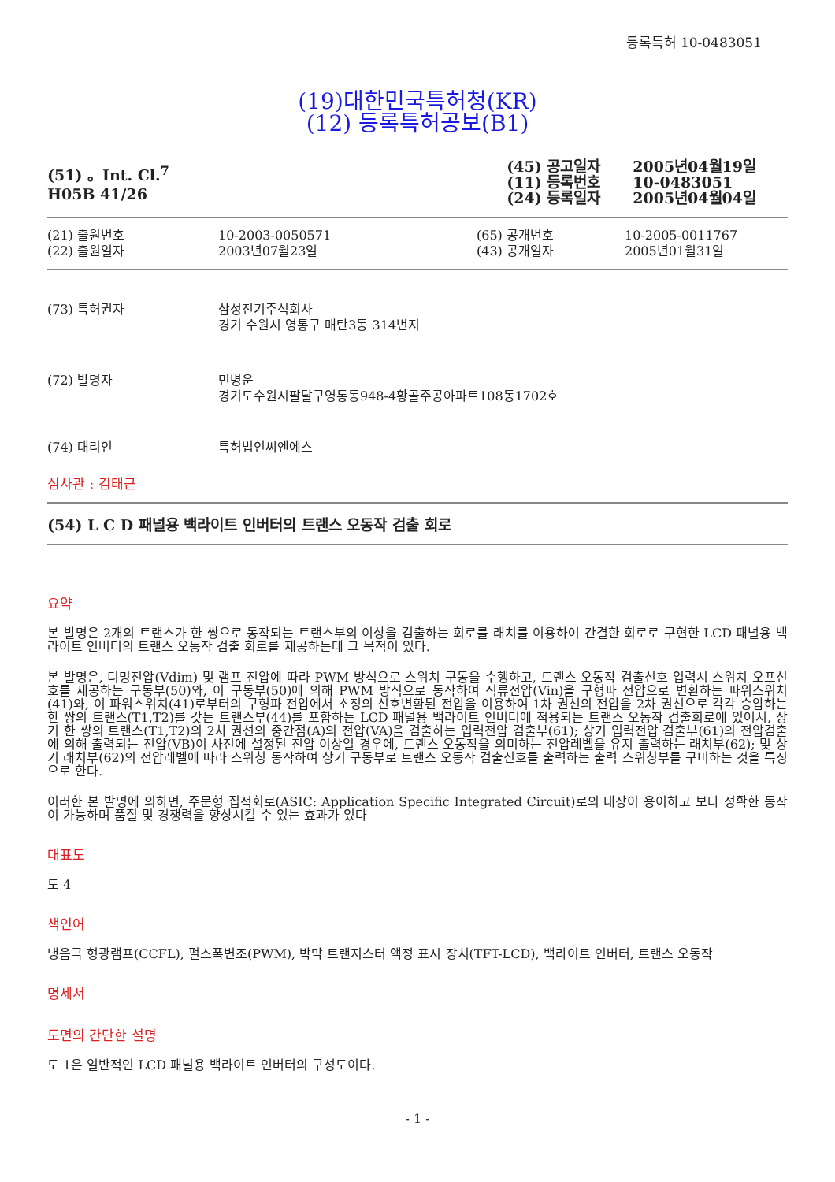등록특허 10-0483051
(19)대한민국특허청(KR)
(12) 등록특허공보(B1)
(51) 。Int. Cl.<sup>7</sup>
H05B 41/26
| (45) 공고일자 | 2005년04월19일 |
| (11) 등록번호 | 10-0483051 |
| (24) 등록일자 | 2005년04월04일 |
| (21) 출원번호 | 10-2003-0050571 | (65) 공개번호 | 10-2005-0011767 |
| (22) 출원일자 | 2003년07월23일 | (43) 공개일자 | 2005년01월31일 |
| (73) 특허권자 | 삼성전기주식회사 경기 수원시 영통구 매탄3동 314번지 |
| (72) 발명자 | 민병운 경기도수원시팔달구영통동948-4황골주공아파트108동1702호 |
| (74) 대리인 | 특허법인씨엔에스 |
심사관 : 김태근
(54) L C D 패널용 백라이트 인버터의 트랜스 오동작 검출 회로
요약
본 발명은 2개의 트랜스가 한 쌍으로 동작되는 트랜스부의 이상을 검출하는 회로를 래치를 이용하여 간결한 회로로 구현한 LCD 패널용 백라이트 인버터의 트랜스 오동작 검출 회로를 제공하는데 그 목적이 있다.
본 발명은, 디밍전압(Vdim) 및 램프 전압에 따라 PWM 방식으로 스위치 구동을 수행하고, 트랜스 오동작 검출신호 입력시 스위치 오프신호를 제공하는 구동부(50)와, 이 구동부(50)에 의해 PWM 방식으로 동작하여 직류전압(Vin)을 구형파 전압으로 변환하는 파워스위치(41)와, 이 파워스위치(41)로부터의 구형파 전압에서 소정의 신호변환된 전압을 이용하여 1차 권선의 전압을 2차 권선으로 각각 승압하는 한 쌍의 트랜스(T1,T2)를 갖는 트랜스부(44)를 포함하는 LCD 패널용 백라이트 인버터에 적용되는 트랜스 오동작 검출회로에 있어서, 상기 한 쌍의 트랜스(T1,T2)의 2차 권선의 중간점(A)의 전압(VA)을 검출하는 입력전압 검출부(61); 상기 입력전압 검출부(61)의 전압검출에 의해 출력되는 전압(VB)이 사전에 설정된 전압 이상일 경우에, 트랜스 오동작을 의미하는 전압레벨을 유지 출력하는 래치부(62); 및 상기 래치부(62)의 전압레벨에 따라 스위칭 동작하여 상기 구동부로 트랜스 오동작 검출신호를 출력하는 출력 스위칭부를 구비하는 것을 특징으로 한다.
이러한 본 발명에 의하면, 주문형 집적회로(ASIC: Application Specific Integrated Circuit)로의 내장이 용이하고 보다 정확한 동작이 가능하며 품질 및 경쟁력을 향상시킬 수 있는 효과가 있다
대표도
도 4
색인어
냉음극 형광램프(CCFL), 펄스폭변조(PWM), 박막 트랜지스터 액정 표시 장치(TFT-LCD), 백라이트 인버터, 트랜스 오동작
명세서
도면의 간단한 설명
도 1은 일반적인 LCD 패널용 백라이트 인버터의 구성도이다.
- 1 -